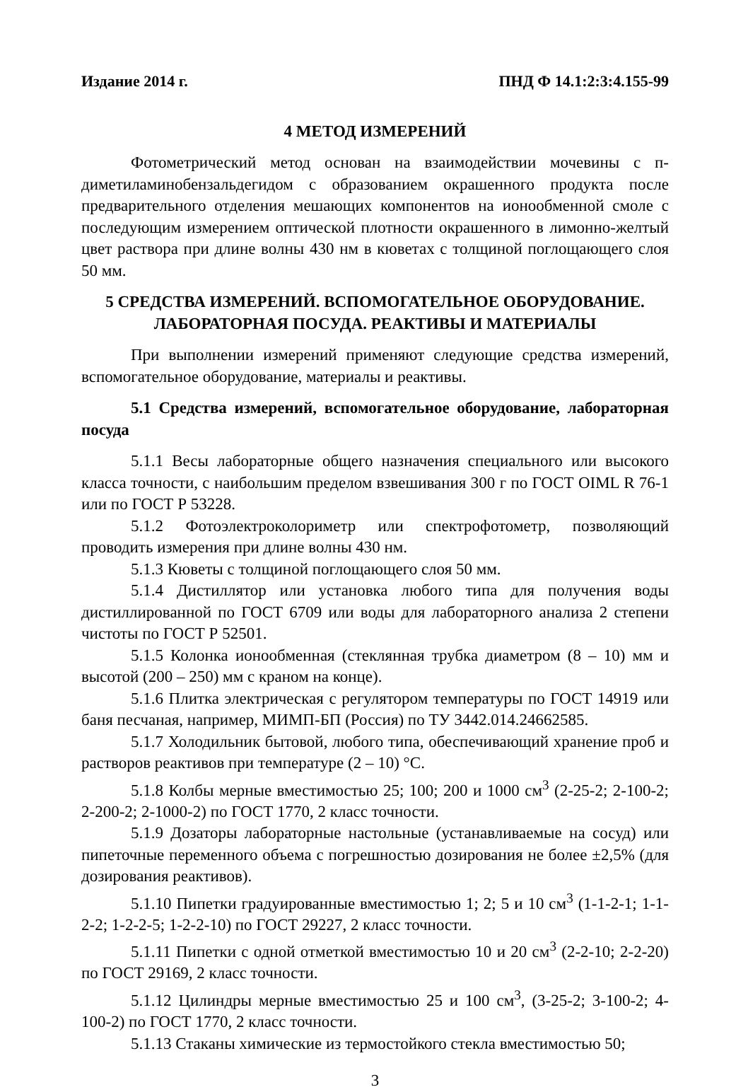Издание 2014 г. ПНД Ф 14.1:2:3:4.155-99
4 МЕТОД ИЗМЕРЕНИЙ
Фотометрический метод основан на взаимодействии мочевины с п-диметиламинобензальдегидом с образованием окрашенного продукта после предварительного отделения мешающих компонентов на ионообменной смоле с последующим измерением оптической плотности окрашенного в лимонно-желтый цвет раствора при длине волны 430 нм в кюветах с толщиной поглощающего слоя 50 мм.
5 СРЕДСТВА ИЗМЕРЕНИЙ. ВСПОМОГАТЕЛЬНОЕ ОБОРУДОВАНИЕ.
ЛАБОРАТОРНАЯ ПОСУДА. РЕАКТИВЫ И МАТЕРИАЛЫ
При выполнении измерений применяют следующие средства измерений, вспомогательное оборудование, материалы и реактивы.
5.1 Средства измерений, вспомогательное оборудование, лабораторная посуда
5.1.1 Весы лабораторные общего назначения специального или высокого класса точности, с наибольшим пределом взвешивания 300 г по ГОСТ OIML R 76-1 или по ГОСТ Р 53228.
5.1.2 Фотоэлектроколориметр или спектрофотометр, позволяющий проводить измерения при длине волны 430 нм.
5.1.3 Кюветы с толщиной поглощающего слоя 50 мм.
5.1.4 Дистиллятор или установка любого типа для получения воды дистиллированной по ГОСТ 6709 или воды для лабораторного анализа 2 степени чистоты по ГОСТ Р 52501.
5.1.5 Колонка ионообменная (стеклянная трубка диаметром (8 – 10) мм и высотой (200 – 250) мм с краном на конце).
5.1.6 Плитка электрическая с регулятором температуры по ГОСТ 14919 или баня песчаная, например, МИМП-БП (Россия) по ТУ 3442.014.24662585.
5.1.7 Холодильник бытовой, любого типа, обеспечивающий хранение проб и растворов реактивов при температуре (2 – 10) °С.
5.1.8 Колбы мерные вместимостью 25; 100; 200 и 1000 см<sup>3</sup> (2-25-2; 2-100-2; 2-200-2; 2-1000-2) по ГОСТ 1770, 2 класс точности.
5.1.9 Дозаторы лабораторные настольные (устанавливаемые на сосуд) или пипеточные переменного объема с погрешностью дозирования не более ±2,5% (для дозирования реактивов).
5.1.10 Пипетки градуированные вместимостью 1; 2; 5 и 10 см<sup>3</sup> (1-1-2-1; 1-1-2-2; 1-2-2-5; 1-2-2-10) по ГОСТ 29227, 2 класс точности.
5.1.11 Пипетки с одной отметкой вместимостью 10 и 20 см<sup>3</sup> (2-2-10; 2-2-20) по ГОСТ 29169, 2 класс точности.
5.1.12 Цилиндры мерные вместимостью 25 и 100 см<sup>3</sup>, (3-25-2; 3-100-2; 4-100-2) по ГОСТ 1770, 2 класс точности.
5.1.13 Стаканы химические из термостойкого стекла вместимостью 50;
3